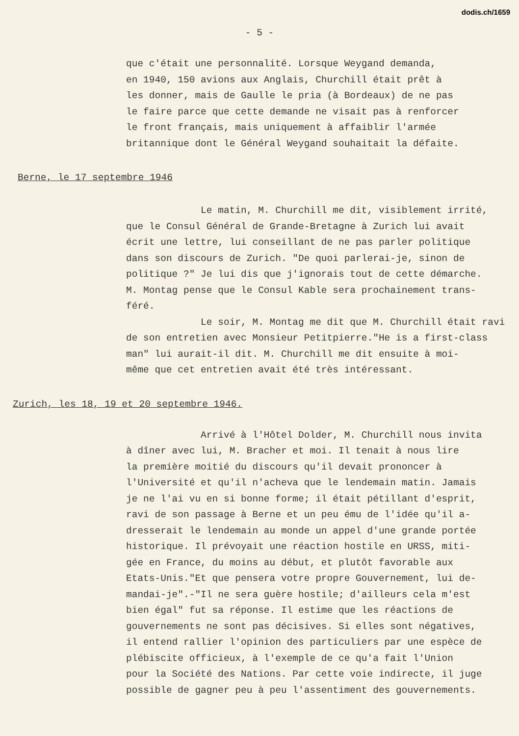dodis.ch/1659
- 5 -
que c'était une personnalité. Lorsque Weygand demanda, en 1940, 150 avions aux Anglais, Churchill était prêt à les donner, mais de Gaulle le pria (à Bordeaux) de ne pas le faire parce que cette demande ne visait pas à renforcer le front français, mais uniquement à affaiblir l'armée britannique dont le Général Weygand souhaitait la défaite.
Berne, le 17 septembre 1946
Le matin, M. Churchill me dit, visiblement irrité, que le Consul Général de Grande-Bretagne à Zurich lui avait écrit une lettre, lui conseillant de ne pas parler politique dans son discours de Zurich. "De quoi parlerai-je, sinon de politique ?" Je lui dis que j'ignorais tout de cette démarche. M. Montag pense que le Consul Kable sera prochainement trans- féré. Le soir, M. Montag me dit que M. Churchill était ravi de son entretien avec Monsieur Petitpierre."He is a first-class man" lui aurait-il dit. M. Churchill me dit ensuite à moi- même que cet entretien avait été très intéressant.
Zurich, les 18, 19 et 20 septembre 1946.
Arrivé à l'Hôtel Dolder, M. Churchill nous invita à dîner avec lui, M. Bracher et moi. Il tenait à nous lire la première moitié du discours qu'il devait prononcer à l'Université et qu'il n'acheva que le lendemain matin. Jamais je ne l'ai vu en si bonne forme; il était pétillant d'esprit, ravi de son passage à Berne et un peu ému de l'idée qu'il a- dresserait le lendemain au monde un appel d'une grande portée historique. Il prévoyait une réaction hostile en URSS, miti- gée en France, du moins au début, et plutôt favorable aux Etats-Unis."Et que pensera votre propre Gouvernement, lui de- mandai-je".-"Il ne sera guère hostile; d'ailleurs cela m'est bien égal" fut sa réponse. Il estime que les réactions de gouvernements ne sont pas décisives. Si elles sont négatives, il entend rallier l'opinion des particuliers par une espèce de plébiscite officieux, à l'exemple de ce qu'a fait l'Union pour la Société des Nations. Par cette voie indirecte, il juge possible de gagner peu à peu l'assentiment des gouvernements.